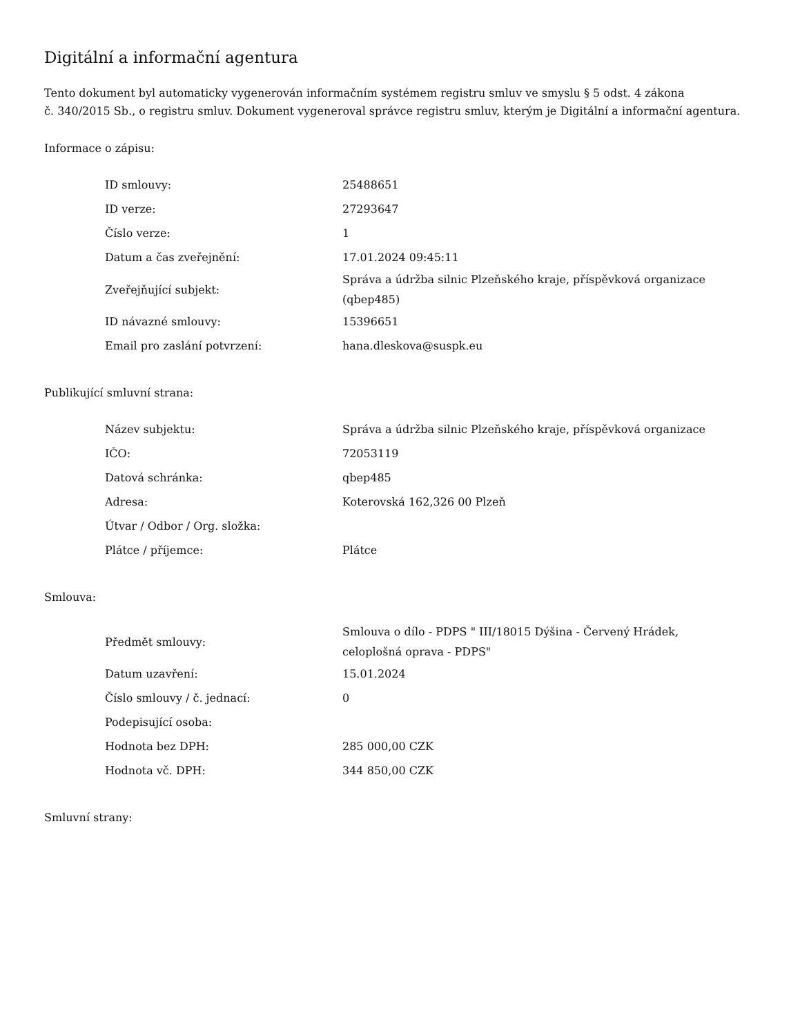Digitální a informační agentura
Tento dokument byl automaticky vygenerován informačním systémem registru smluv ve smyslu § 5 odst. 4 zákona
č. 340/2015 Sb., o registru smluv. Dokument vygeneroval správce registru smluv, kterým je Digitální a informační agentura.
Informace o zápisu:
| ID smlouvy: | 25488651 |
| ID verze: | 27293647 |
| Číslo verze: | 1 |
| Datum a čas zveřejnění: | 17.01.2024 09:45:11 |
| Zveřejňující subjekt: | Správa a údržba silnic Plzeňského kraje, příspěvková organizace (qbep485) |
| ID návazné smlouvy: | 15396651 |
| Email pro zaslání potvrzení: | hana.dleskova@suspk.eu |
Publikující smluvní strana:
| Název subjektu: | Správa a údržba silnic Plzeňského kraje, příspěvková organizace |
| IČO: | 72053119 |
| Datová schránka: | qbep485 |
| Adresa: | Koterovská 162,326 00 Plzeň |
| Útvar / Odbor / Org. složka: | |
| Plátce / příjemce: | Plátce |
Smlouva:
| Předmět smlouvy: | Smlouva o dílo - PDPS " III/18015 Dýšina - Červený Hrádek, celoplošná oprava - PDPS" |
| Datum uzavření: | 15.01.2024 |
| Číslo smlouvy / č. jednací: | 0 |
| Podepisující osoba: | |
| Hodnota bez DPH: | 285 000,00 CZK |
| Hodnota vč. DPH: | 344 850,00 CZK |
Smluvní strany: